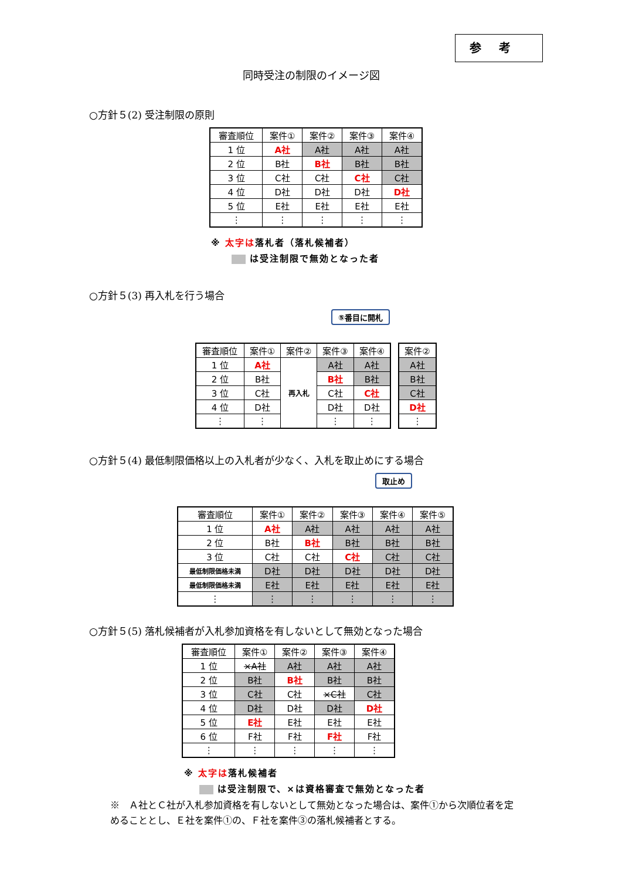参考
同時受注の制限のイメージ図
○方針５(2) 受注制限の原則
| 審査順位 | 案件① | 案件② | 案件③ | 案件④ |
| --- | --- | --- | --- | --- |
| 1 位 | A社 | A社 | A社 | A社 |
| 2 位 | B社 | B社 | B社 | B社 |
| 3 位 | C社 | C社 | C社 | C社 |
| 4 位 | D社 | D社 | D社 | D社 |
| 5 位 | E社 | E社 | E社 | E社 |
| ⋮ | ⋮ | ⋮ | ⋮ | ⋮ |
※ 太字は落札者（落札候補者）
は受注制限で無効となった者
○方針５(3) 再入札を行う場合
⑤番目に開札
| 審査順位 | 案件① | 案件② | 案件③ | 案件④ |
| --- | --- | --- | --- | --- |
| 1 位 | A社 | 再入札 | A社 | A社 |
| 2 位 | B社 | | B社 | B社 |
| 3 位 | C社 | | C社 | C社 |
| 4 位 | D社 | | D社 | D社 |
| ⋮ | ⋮ | | ⋮ | ⋮ |
| 案件② |
| --- |
| A社 |
| B社 |
| C社 |
| D社 |
| ⋮ |
○方針５(4) 最低制限価格以上の入札者が少なく、入札を取止めにする場合
取止め
| 審査順位 | 案件① | 案件② | 案件③ | 案件④ | 案件⑤ |
| --- | --- | --- | --- | --- | --- |
| 1 位 | A社 | A社 | A社 | A社 | A社 |
| 2 位 | B社 | B社 | B社 | B社 | B社 |
| 3 位 | C社 | C社 | C社 | C社 | C社 |
| 最低制限価格未満 | D社 | D社 | D社 | D社 | D社 |
| 最低制限価格未満 | E社 | E社 | E社 | E社 | E社 |
| ⋮ | ⋮ | ⋮ | ⋮ | ⋮ | ⋮ |
○方針５(5) 落札候補者が入札参加資格を有しないとして無効となった場合
| 審査順位 | 案件① | 案件② | 案件③ | 案件④ |
| --- | --- | --- | --- | --- |
| 1 位 | ×A社 | A社 | A社 | A社 |
| 2 位 | B社 | B社 | B社 | B社 |
| 3 位 | C社 | C社 | ×C社 | C社 |
| 4 位 | D社 | D社 | D社 | D社 |
| 5 位 | E社 | E社 | E社 | E社 |
| 6 位 | F社 | F社 | F社 | F社 |
| ⋮ | ⋮ | ⋮ | ⋮ | ⋮ |
※ 太字は落札候補者
は受注制限で、×は資格審査で無効となった者
※　Ａ社とＣ社が入札参加資格を有しないとして無効となった場合は、案件①から次順位者を定めることとし、Ｅ社を案件①の、Ｆ社を案件③の落札候補者とする。